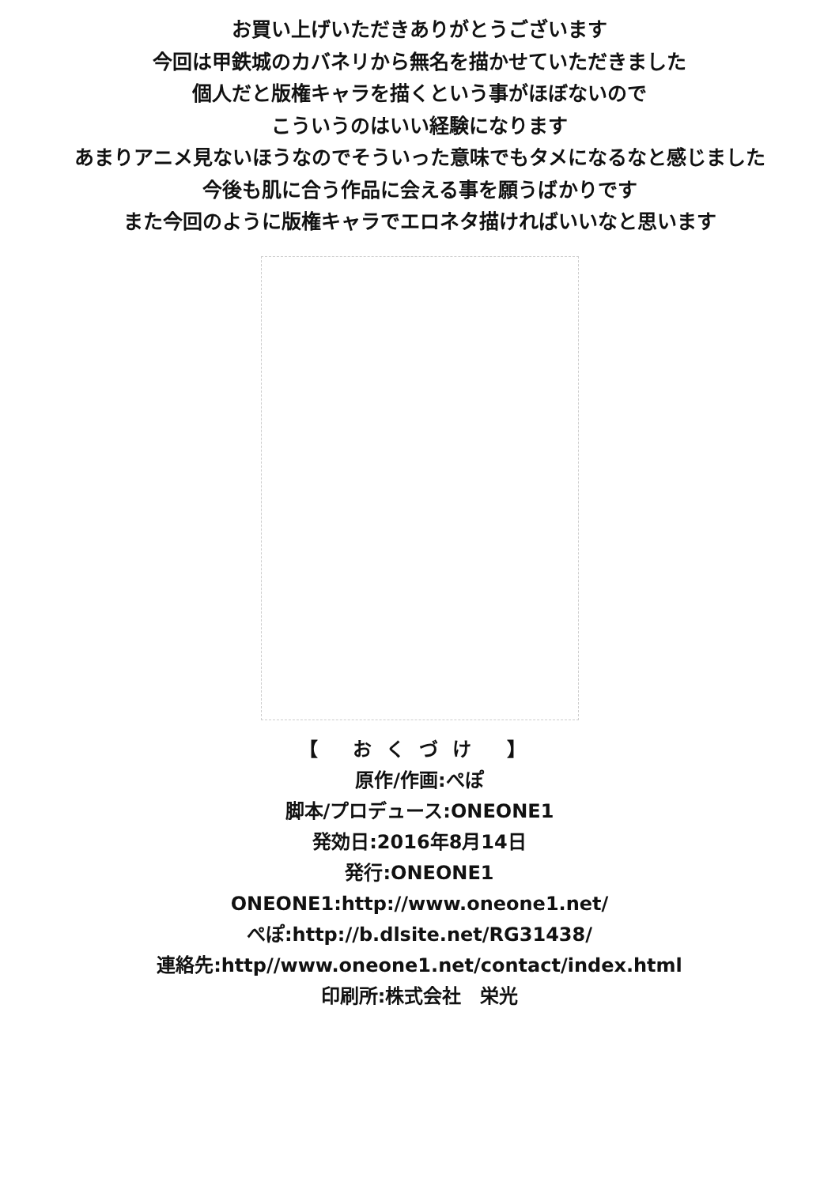お買い上げいただきありがとうございます
今回は甲鉄城のカバネリから無名を描かせていただきました
個人だと版権キャラを描くという事がほぼないので
こういうのはいい経験になります
あまりアニメ見ないほうなのでそういった意味でもタメになるなと感じました
今後も肌に合う作品に会える事を願うばかりです
また今回のように版権キャラでエロネタ描ければいいなと思います
【 おくづけ 】
原作/作画:ぺぽ
脚本/プロデュース:ONEONE1
発効日:2016年8月14日
発行:ONEONE1
ONEONE1:http://www.oneone1.net/
ぺぽ:http://b.dlsite.net/RG31438/
連絡先:http//www.oneone1.net/contact/index.html
印刷所:株式会社　栄光